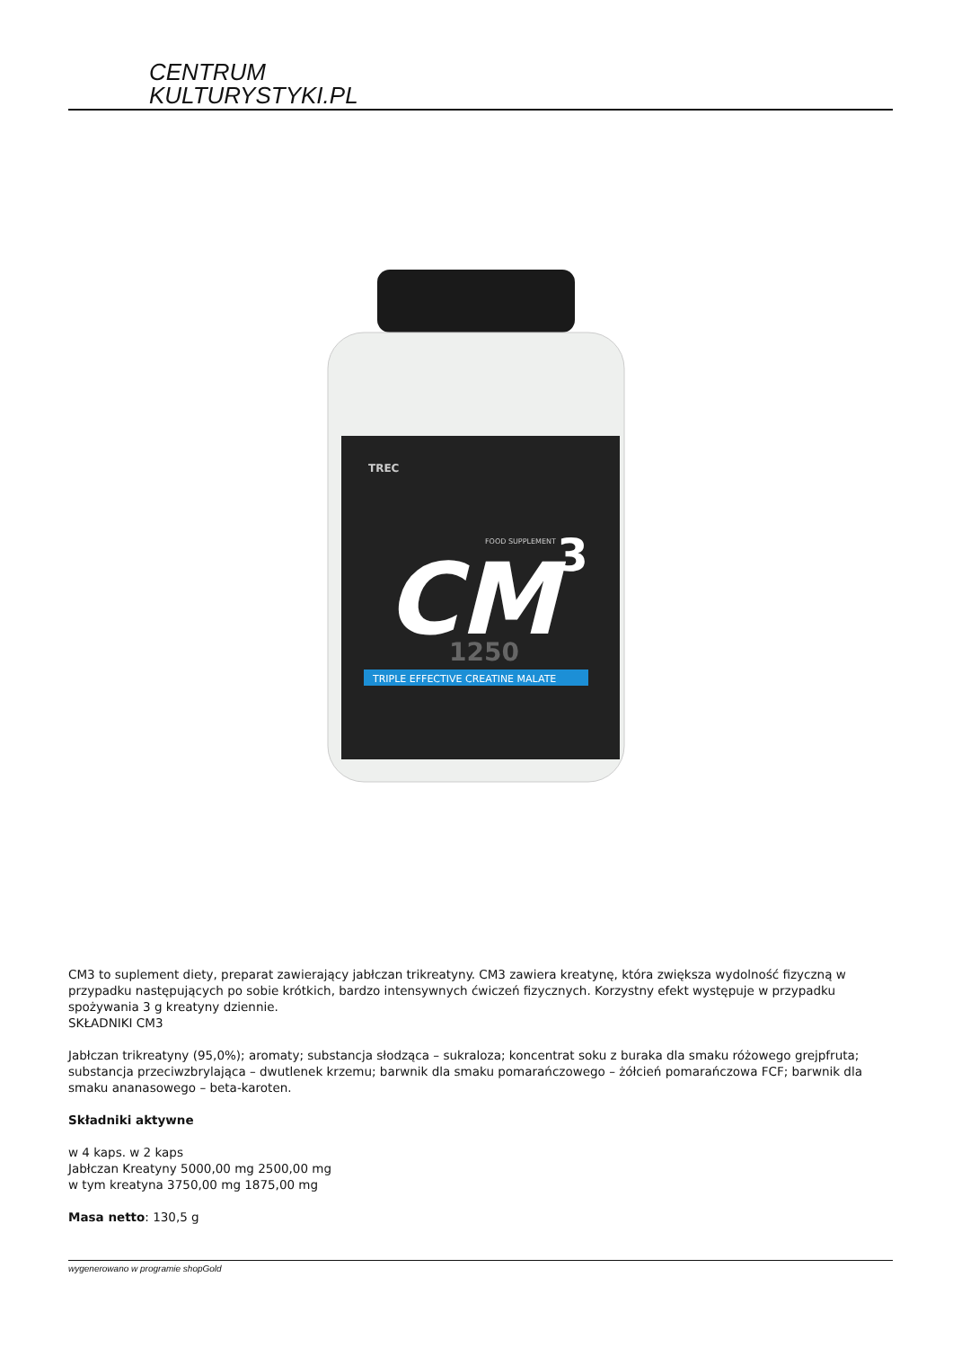CENTRUM
KULTURYSTYKI.PL
CM
3
1250
TRIPLE EFFECTIVE CREATINE MALATE
TREC
FOOD SUPPLEMENT
CM3 to suplement diety, preparat zawierający jabłczan trikreatyny. CM3 zawiera kreatynę, która zwiększa wydolność fizyczną w przypadku następujących po sobie krótkich, bardzo intensywnych ćwiczeń fizycznych. Korzystny efekt występuje w przypadku spożywania 3 g kreatyny dziennie.
SKŁADNIKI CM3
Jabłczan trikreatyny (95,0%); aromaty; substancja słodząca – sukraloza; koncentrat soku z buraka dla smaku różowego grejpfruta; substancja przeciwzbrylająca – dwutlenek krzemu; barwnik dla smaku pomarańczowego – żółcień pomarańczowa FCF; barwnik dla smaku ananasowego – beta-karoten.
Składniki aktywne
w 4 kaps. w 2 kaps
Jabłczan Kreatyny 5000,00 mg 2500,00 mg
w tym kreatyna 3750,00 mg 1875,00 mg
Masa netto: 130,5 g
wygenerowano w programie shopGold